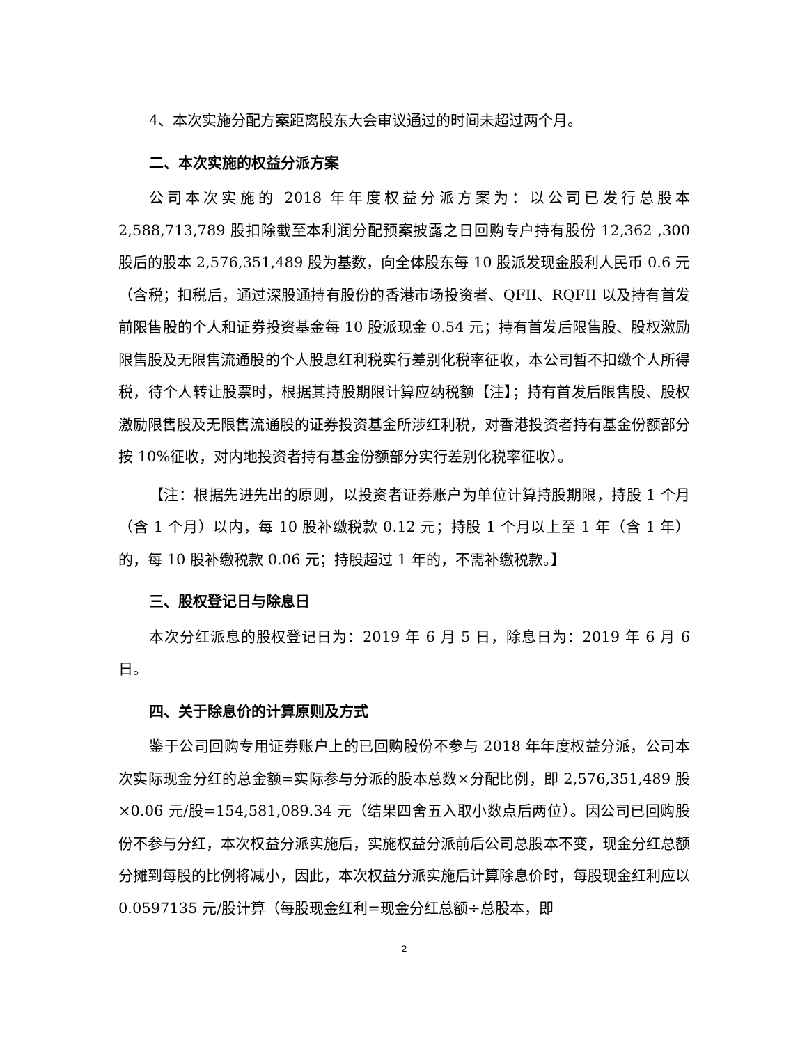4、本次实施分配方案距离股东大会审议通过的时间未超过两个月。
二、本次实施的权益分派方案
公司本次实施的 2018 年年度权益分派方案为：以公司已发行总股本 2,588,713,789 股扣除截至本利润分配预案披露之日回购专户持有股份 12,362 ,300 股后的股本 2,576,351,489 股为基数，向全体股东每 10 股派发现金股利人民币 0.6 元（含税；扣税后，通过深股通持有股份的香港市场投资者、QFII、RQFII 以及持有首发前限售股的个人和证券投资基金每 10 股派现金 0.54 元；持有首发后限售股、股权激励限售股及无限售流通股的个人股息红利税实行差别化税率征收，本公司暂不扣缴个人所得税，待个人转让股票时，根据其持股期限计算应纳税额【注】；持有首发后限售股、股权激励限售股及无限售流通股的证券投资基金所涉红利税，对香港投资者持有基金份额部分按 10%征收，对内地投资者持有基金份额部分实行差别化税率征收）。
【注：根据先进先出的原则，以投资者证券账户为单位计算持股期限，持股 1 个月（含 1 个月）以内，每 10 股补缴税款 0.12 元；持股 1 个月以上至 1 年（含 1 年）的，每 10 股补缴税款 0.06 元；持股超过 1 年的，不需补缴税款。】
三、股权登记日与除息日
本次分红派息的股权登记日为：2019 年 6 月 5 日，除息日为：2019 年 6 月 6 日。
四、关于除息价的计算原则及方式
鉴于公司回购专用证券账户上的已回购股份不参与 2018 年年度权益分派，公司本次实际现金分红的总金额=实际参与分派的股本总数×分配比例，即 2,576,351,489 股×0.06 元/股=154,581,089.34 元（结果四舍五入取小数点后两位）。因公司已回购股份不参与分红，本次权益分派实施后，实施权益分派前后公司总股本不变，现金分红总额分摊到每股的比例将减小，因此，本次权益分派实施后计算除息价时，每股现金红利应以 0.0597135 元/股计算（每股现金红利=现金分红总额÷总股本，即
2